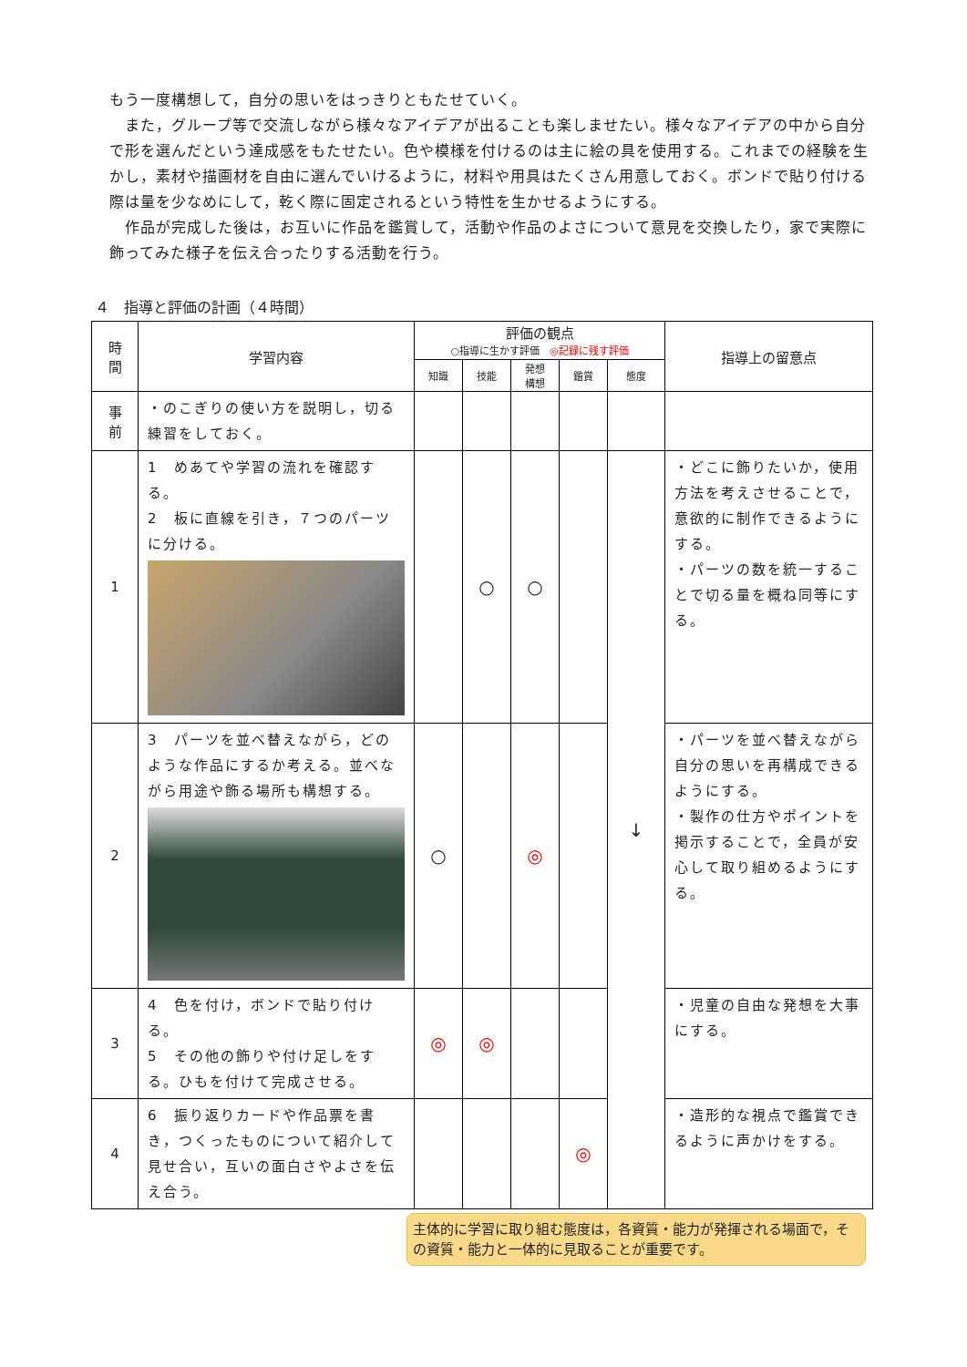もう一度構想して，自分の思いをはっきりともたせていく。
　また，グループ等で交流しながら様々なアイデアが出ることも楽しませたい。様々なアイデアの中から自分で形を選んだという達成感をもたせたい。色や模様を付けるのは主に絵の具を使用する。これまでの経験を生かし，素材や描画材を自由に選んでいけるように，材料や用具はたくさん用意しておく。ボンドで貼り付ける際は量を少なめにして，乾く際に固定されるという特性を生かせるようにする。
　作品が完成した後は，お互いに作品を鑑賞して，活動や作品のよさについて意見を交換したり，家で実際に飾ってみた様子を伝え合ったりする活動を行う。
４　指導と評価の計画（４時間）
| 時 間 | 学習内容 | 評価の観点 ○指導に生かす評価 ◎記録に残す評価 | | | | | 指導上の留意点 |
| --- | --- | --- | --- | --- | --- | --- | --- |
| | | 知識 | 技能 | 発想 構想 | 鑑賞 | 態度 | |
| 事 前 | ・のこぎりの使い方を説明し，切る練習をしておく。 | | | | | | |
| 1 | 1 めあてや学習の流れを確認する。 2 板に直線を引き，７つのパーツに分ける。 | | ○ | ○ | | ↓ | ・どこに飾りたいか，使用方法を考えさせることで，意欲的に制作できるようにする。 ・パーツの数を統一することで切る量を概ね同等にする。 |
| 2 | 3 パーツを並べ替えながら，どのような作品にするか考える。並べながら用途や飾る場所も構想する。 | ○ | | ◎ | | | ・パーツを並べ替えながら自分の思いを再構成できるようにする。 ・製作の仕方やポイントを掲示することで，全員が安心して取り組めるようにする。 |
| 3 | 4 色を付け，ボンドで貼り付ける。 5 その他の飾りや付け足しをする。ひもを付けて完成させる。 | ◎ | ◎ | | | | ・児童の自由な発想を大事にする。 |
| 4 | 6 振り返りカードや作品票を書き，つくったものについて紹介して見せ合い，互いの面白さやよさを伝え合う。 | | | | ◎ | | ・造形的な視点で鑑賞できるように声かけをする。 |
主体的に学習に取り組む態度は，各資質・能力が発揮される場面で，その資質・能力と一体的に見取ることが重要です。